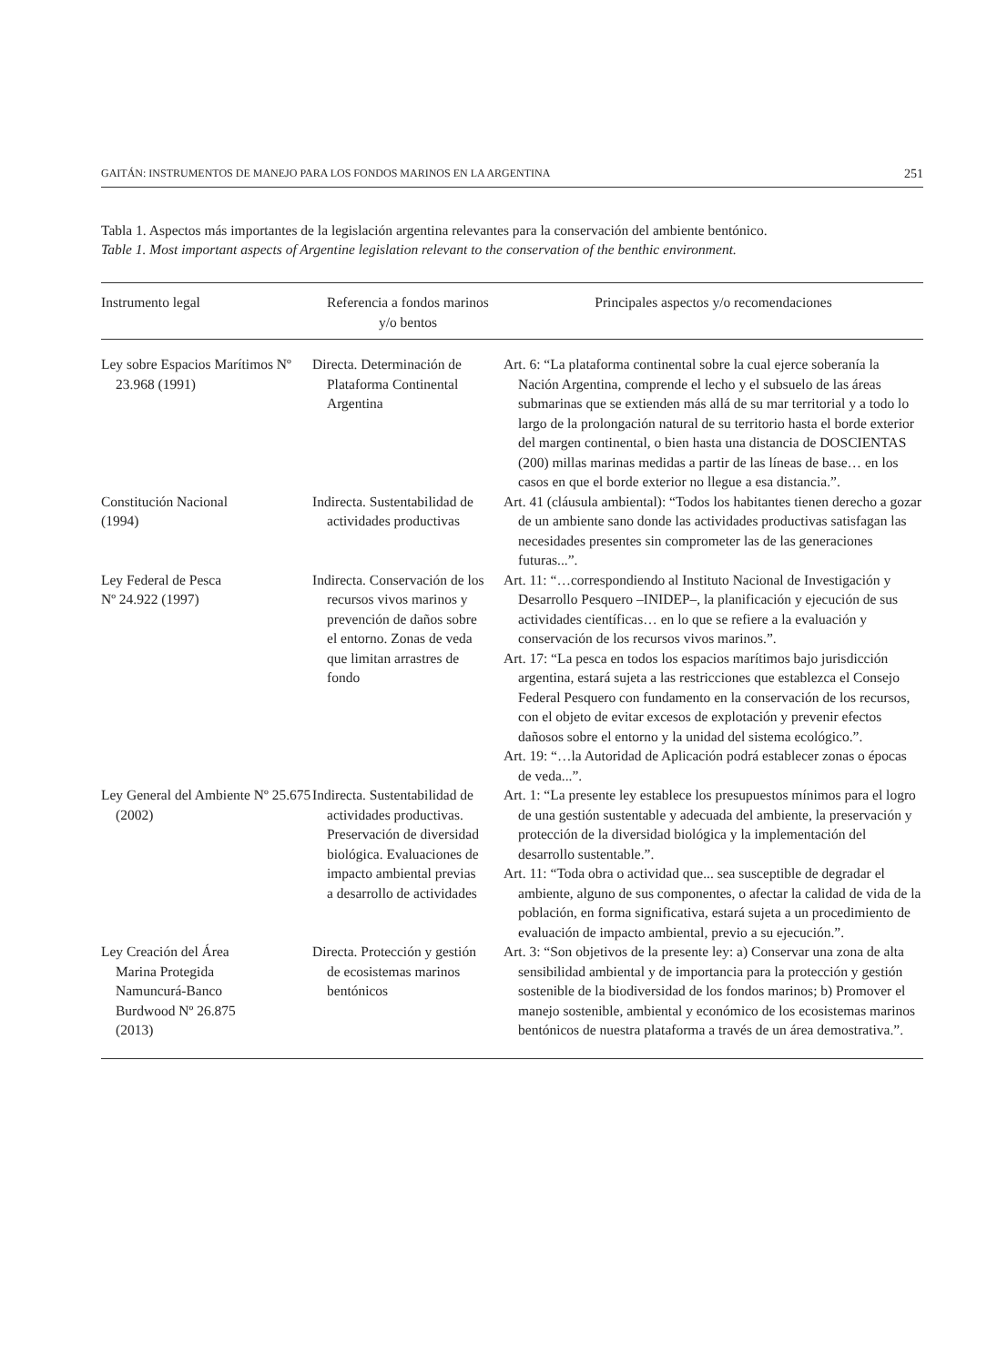GAITÁN: INSTRUMENTOS DE MANEJO PARA LOS FONDOS MARINOS EN LA ARGENTINA 251
Tabla 1. Aspectos más importantes de la legislación argentina relevantes para la conservación del ambiente bentónico.
Table 1. Most important aspects of Argentine legislation relevant to the conservation of the benthic environment.
| Instrumento legal | Referencia a fondos marinos y/o bentos | Principales aspectos y/o recomendaciones |
| --- | --- | --- |
| Ley sobre Espacios Marítimos Nº 23.968 (1991) | Directa. Determinación de Plataforma Continental Argentina | Art. 6: “La plataforma continental sobre la cual ejerce soberanía la Nación Argentina, comprende el lecho y el subsuelo de las áreas submarinas que se extienden más allá de su mar territorial y a todo lo largo de la prolongación natural de su territorio hasta el borde exterior del margen continental, o bien hasta una distancia de DOSCIENTAS (200) millas marinas medidas a partir de las líneas de base… en los casos en que el borde exterior no llegue a esa distancia.”. |
| Constitución Nacional (1994) | Indirecta. Sustentabilidad de actividades productivas | Art. 41 (cláusula ambiental): “Todos los habitantes tienen derecho a gozar de un ambiente sano donde las actividades productivas satisfagan las necesidades presentes sin comprometer las de las generaciones futuras...”. |
| Ley Federal de Pesca Nº 24.922 (1997) | Indirecta. Conservación de los recursos vivos marinos y prevención de daños sobre el entorno. Zonas de veda que limitan arrastres de fondo | Art. 11: “…correspondiendo al Instituto Nacional de Investigación y Desarrollo Pesquero –INIDEP–, la planificación y ejecución de sus actividades científicas… en lo que se refiere a la evaluación y conservación de los recursos vivos marinos.”. Art. 17: “La pesca en todos los espacios marítimos bajo jurisdicción argentina, estará sujeta a las restricciones que establezca el Consejo Federal Pesquero con fundamento en la conservación de los recursos, con el objeto de evitar excesos de explotación y prevenir efectos dañosos sobre el entorno y la unidad del sistema ecológico.”. Art. 19: “…la Autoridad de Aplicación podrá establecer zonas o épocas de veda...”. |
| Ley General del Ambiente Nº 25.675 (2002) | Indirecta. Sustentabilidad de actividades productivas. Preservación de diversidad biológica. Evaluaciones de impacto ambiental previas a desarrollo de actividades | Art. 1: “La presente ley establece los presupuestos mínimos para el logro de una gestión sustentable y adecuada del ambiente, la preservación y protección de la diversidad biológica y la implementación del desarrollo sustentable.”. Art. 11: “Toda obra o actividad que... sea susceptible de degradar el ambiente, alguno de sus componentes, o afectar la calidad de vida de la población, en forma significativa, estará sujeta a un procedimiento de evaluación de impacto ambiental, previo a su ejecución.”. |
| Ley Creación del Área Marina Protegida Namuncurá-Banco Burdwood Nº 26.875 (2013) | Directa. Protección y gestión de ecosistemas marinos bentónicos | Art. 3: “Son objetivos de la presente ley: a) Conservar una zona de alta sensibilidad ambiental y de importancia para la protección y gestión sostenible de la biodiversidad de los fondos marinos; b) Promover el manejo sostenible, ambiental y económico de los ecosistemas marinos bentónicos de nuestra plataforma a través de un área demostrativa.”. |